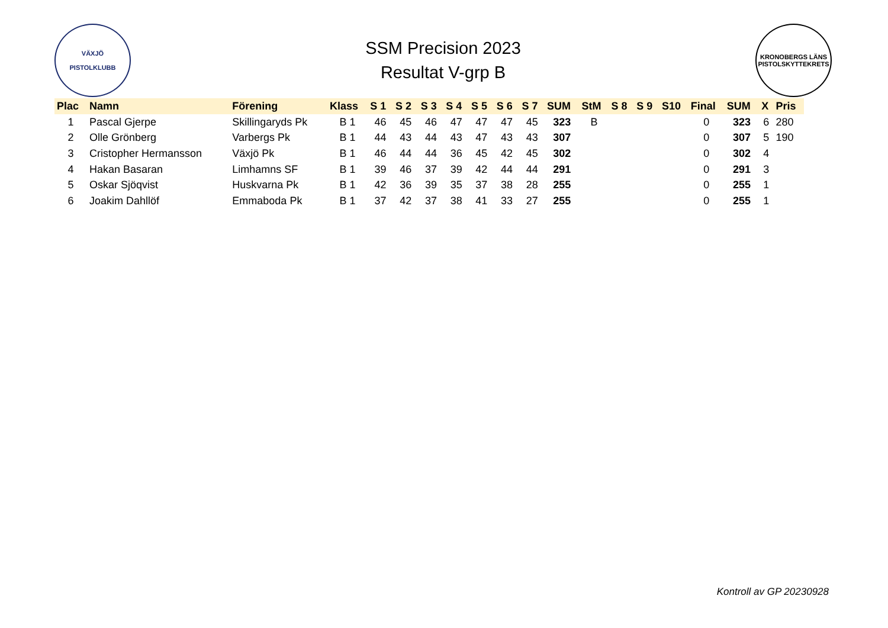VÄXJÖ
PISTOLKLUBB
SSM Precision 2023
Resultat V-grp B
KRONOBERGS LÄNS PISTOLSKYTTEKRETS
| Plac | Namn | Förening | Klass | S 1 | S 2 | S 3 | S 4 | S 5 | S 6 | S 7 | SUM | StM | S 8 | S 9 | S10 | Final | SUM | X | Pris |
| --- | --- | --- | --- | --- | --- | --- | --- | --- | --- | --- | --- | --- | --- | --- | --- | --- | --- | --- | --- |
| 1 | Pascal Gjerpe | Skillingaryds Pk | B 1 | 46 | 45 | 46 | 47 | 47 | 47 | 45 | 323 | B | | | | 0 | 323 | 6 | 280 |
| 2 | Olle Grönberg | Varbergs Pk | B 1 | 44 | 43 | 44 | 43 | 47 | 43 | 43 | 307 | | | | | 0 | 307 | 5 | 190 |
| 3 | Cristopher Hermansson | Växjö Pk | B 1 | 46 | 44 | 44 | 36 | 45 | 42 | 45 | 302 | | | | | 0 | 302 | 4 | |
| 4 | Hakan Basaran | Limhamns SF | B 1 | 39 | 46 | 37 | 39 | 42 | 44 | 44 | 291 | | | | | 0 | 291 | 3 | |
| 5 | Oskar Sjöqvist | Huskvarna Pk | B 1 | 42 | 36 | 39 | 35 | 37 | 38 | 28 | 255 | | | | | 0 | 255 | 1 | |
| 6 | Joakim Dahllöf | Emmaboda Pk | B 1 | 37 | 42 | 37 | 38 | 41 | 33 | 27 | 255 | | | | | 0 | 255 | 1 | |
Kontroll av GP 20230928